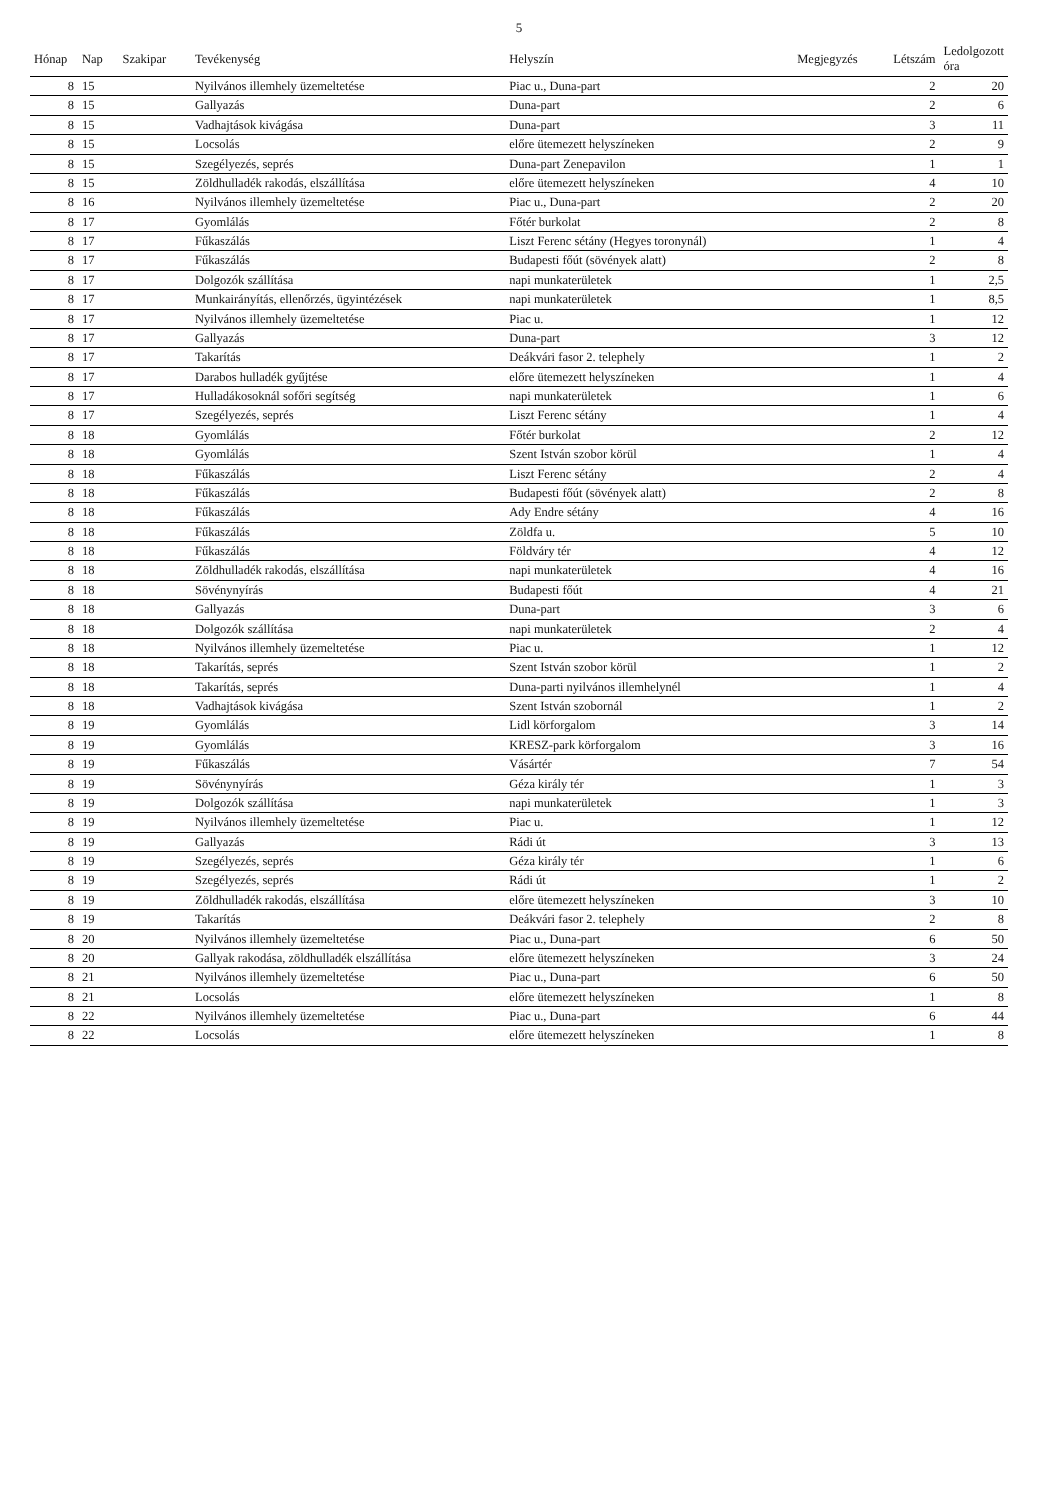5
| Hónap | Nap | Szakipar | Tevékenység | Helyszín | Megjegyzés | Létszám | Ledolgozott óra |
| --- | --- | --- | --- | --- | --- | --- | --- |
| 8 | 15 | | Nyilvános illemhely üzemeltetése | Piac u., Duna-part | | 2 | 20 |
| 8 | 15 | | Gallyazás | Duna-part | | 2 | 6 |
| 8 | 15 | | Vadhajtások kivágása | Duna-part | | 3 | 11 |
| 8 | 15 | | Locsolás | előre ütemezett helyszíneken | | 2 | 9 |
| 8 | 15 | | Szegélyezés, seprés | Duna-part Zenepavilon | | 1 | 1 |
| 8 | 15 | | Zöldhulladék rakodás, elszállítása | előre ütemezett helyszíneken | | 4 | 10 |
| 8 | 16 | | Nyilvános illemhely üzemeltetése | Piac u., Duna-part | | 2 | 20 |
| 8 | 17 | | Gyomlálás | Főtér burkolat | | 2 | 8 |
| 8 | 17 | | Fűkaszálás | Liszt Ferenc sétány (Hegyes toronynál) | | 1 | 4 |
| 8 | 17 | | Fűkaszálás | Budapesti főút (sövények alatt) | | 2 | 8 |
| 8 | 17 | | Dolgozók szállítása | napi munkaterületek | | 1 | 2,5 |
| 8 | 17 | | Munkairányítás, ellenőrzés, ügyintézések | napi munkaterületek | | 1 | 8,5 |
| 8 | 17 | | Nyilvános illemhely üzemeltetése | Piac u. | | 1 | 12 |
| 8 | 17 | | Gallyazás | Duna-part | | 3 | 12 |
| 8 | 17 | | Takarítás | Deákvári fasor 2. telephely | | 1 | 2 |
| 8 | 17 | | Darabos hulladék gyűjtése | előre ütemezett helyszíneken | | 1 | 4 |
| 8 | 17 | | Hulladákosoknál sofőri segítség | napi munkaterületek | | 1 | 6 |
| 8 | 17 | | Szegélyezés, seprés | Liszt Ferenc sétány | | 1 | 4 |
| 8 | 18 | | Gyomlálás | Főtér burkolat | | 2 | 12 |
| 8 | 18 | | Gyomlálás | Szent István szobor körül | | 1 | 4 |
| 8 | 18 | | Fűkaszálás | Liszt Ferenc sétány | | 2 | 4 |
| 8 | 18 | | Fűkaszálás | Budapesti főút (sövények alatt) | | 2 | 8 |
| 8 | 18 | | Fűkaszálás | Ady Endre sétány | | 4 | 16 |
| 8 | 18 | | Fűkaszálás | Zöldfa u. | | 5 | 10 |
| 8 | 18 | | Fűkaszálás | Földváry tér | | 4 | 12 |
| 8 | 18 | | Zöldhulladék rakodás, elszállítása | napi munkaterületek | | 4 | 16 |
| 8 | 18 | | Sövénynyírás | Budapesti főút | | 4 | 21 |
| 8 | 18 | | Gallyazás | Duna-part | | 3 | 6 |
| 8 | 18 | | Dolgozók szállítása | napi munkaterületek | | 2 | 4 |
| 8 | 18 | | Nyilvános illemhely üzemeltetése | Piac u. | | 1 | 12 |
| 8 | 18 | | Takarítás, seprés | Szent István szobor körül | | 1 | 2 |
| 8 | 18 | | Takarítás, seprés | Duna-parti nyilvános illemhelynél | | 1 | 4 |
| 8 | 18 | | Vadhajtások kivágása | Szent István szobornál | | 1 | 2 |
| 8 | 19 | | Gyomlálás | Lidl körforgalom | | 3 | 14 |
| 8 | 19 | | Gyomlálás | KRESZ-park körforgalom | | 3 | 16 |
| 8 | 19 | | Fűkaszálás | Vásártér | | 7 | 54 |
| 8 | 19 | | Sövénynyírás | Géza király tér | | 1 | 3 |
| 8 | 19 | | Dolgozók szállítása | napi munkaterületek | | 1 | 3 |
| 8 | 19 | | Nyilvános illemhely üzemeltetése | Piac u. | | 1 | 12 |
| 8 | 19 | | Gallyazás | Rádi út | | 3 | 13 |
| 8 | 19 | | Szegélyezés, seprés | Géza király tér | | 1 | 6 |
| 8 | 19 | | Szegélyezés, seprés | Rádi út | | 1 | 2 |
| 8 | 19 | | Zöldhulladék rakodás, elszállítása | előre ütemezett helyszíneken | | 3 | 10 |
| 8 | 19 | | Takarítás | Deákvári fasor 2. telephely | | 2 | 8 |
| 8 | 20 | | Nyilvános illemhely üzemeltetése | Piac u., Duna-part | | 6 | 50 |
| 8 | 20 | | Gallyak rakodása, zöldhulladék elszállítása | előre ütemezett helyszíneken | | 3 | 24 |
| 8 | 21 | | Nyilvános illemhely üzemeltetése | Piac u., Duna-part | | 6 | 50 |
| 8 | 21 | | Locsolás | előre ütemezett helyszíneken | | 1 | 8 |
| 8 | 22 | | Nyilvános illemhely üzemeltetése | Piac u., Duna-part | | 6 | 44 |
| 8 | 22 | | Locsolás | előre ütemezett helyszíneken | | 1 | 8 |